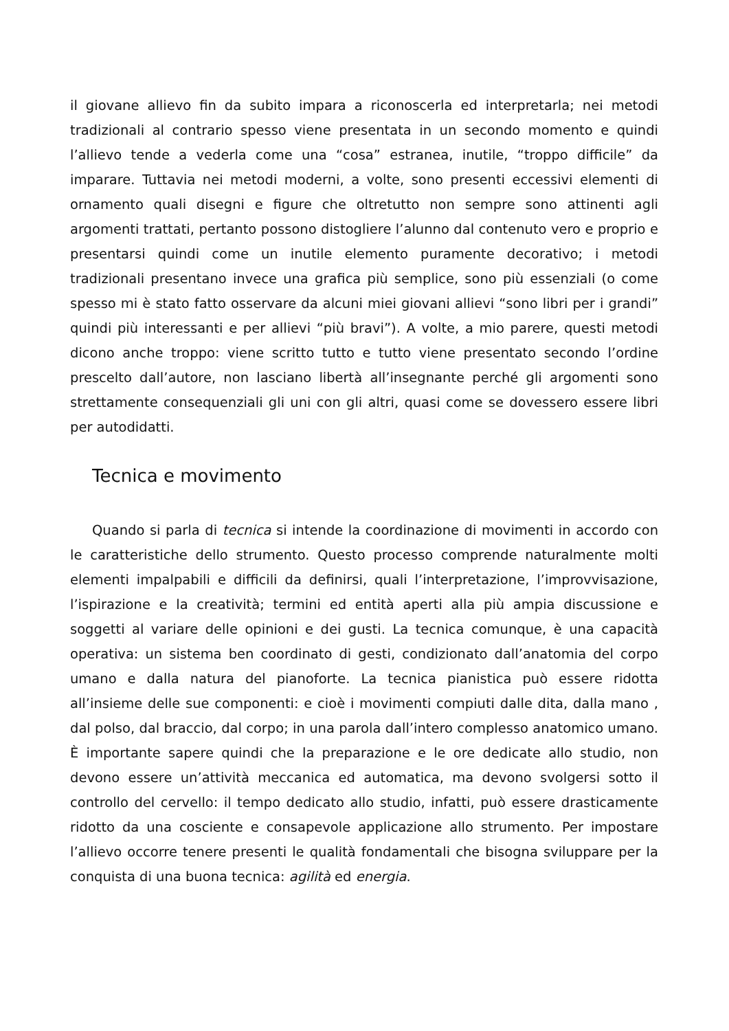il giovane allievo fin da subito impara a riconoscerla ed interpretarla; nei metodi tradizionali al contrario spesso viene presentata in un secondo momento e quindi l’allievo tende a vederla come una “cosa” estranea, inutile, “troppo difficile” da imparare. Tuttavia nei metodi moderni, a volte, sono presenti eccessivi elementi di ornamento quali disegni e figure che oltretutto non sempre sono attinenti agli argomenti trattati, pertanto possono distogliere l’alunno dal contenuto vero e proprio e presentarsi quindi come un inutile elemento puramente decorativo; i metodi tradizionali presentano invece una grafica più semplice, sono più essenziali (o come spesso mi è stato fatto osservare da alcuni miei giovani allievi “sono libri per i grandi” quindi più interessanti e per allievi “più bravi”). A volte, a mio parere, questi metodi dicono anche troppo: viene scritto tutto e tutto viene presentato secondo l’ordine prescelto dall’autore, non lasciano libertà all’insegnante perché gli argomenti sono strettamente consequenziali gli uni con gli altri, quasi come se dovessero essere libri per autodidatti.
Tecnica e movimento
Quando si parla di tecnica si intende la coordinazione di movimenti in accordo con le caratteristiche dello strumento. Questo processo comprende naturalmente molti elementi impalpabili e difficili da definirsi, quali l’interpretazione, l’improvvisazione, l’ispirazione e la creatività; termini ed entità aperti alla più ampia discussione e soggetti al variare delle opinioni e dei gusti. La tecnica comunque, è una capacità operativa: un sistema ben coordinato di gesti, condizionato dall’anatomia del corpo umano e dalla natura del pianoforte. La tecnica pianistica può essere ridotta all’insieme delle sue componenti: e cioè i movimenti compiuti dalle dita, dalla mano , dal polso, dal braccio, dal corpo; in una parola dall’intero complesso anatomico umano. È importante sapere quindi che la preparazione e le ore dedicate allo studio, non devono essere un’attività meccanica ed automatica, ma devono svolgersi sotto il controllo del cervello: il tempo dedicato allo studio, infatti, può essere drasticamente ridotto da una cosciente e consapevole applicazione allo strumento. Per impostare l’allievo occorre tenere presenti le qualità fondamentali che bisogna sviluppare per la conquista di una buona tecnica: agilità ed energia.